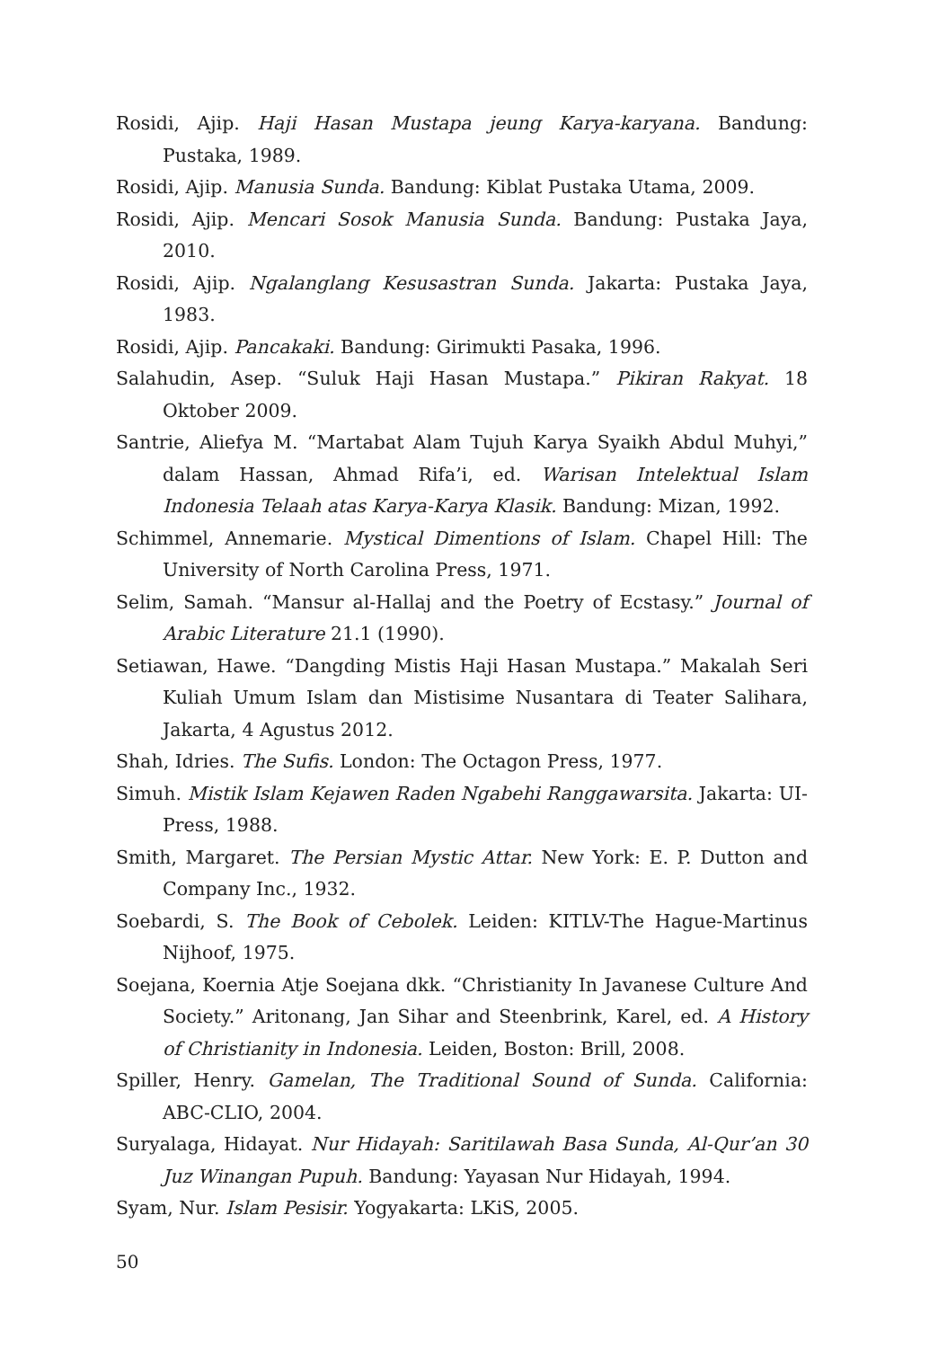Rosidi, Ajip. Haji Hasan Mustapa jeung Karya-karyana. Bandung: Pustaka, 1989.
Rosidi, Ajip. Manusia Sunda. Bandung: Kiblat Pustaka Utama, 2009.
Rosidi, Ajip. Mencari Sosok Manusia Sunda. Bandung: Pustaka Jaya, 2010.
Rosidi, Ajip. Ngalanglang Kesusastran Sunda. Jakarta: Pustaka Jaya, 1983.
Rosidi, Ajip. Pancakaki. Bandung: Girimukti Pasaka, 1996.
Salahudin, Asep. “Suluk Haji Hasan Mustapa.” Pikiran Rakyat. 18 Oktober 2009.
Santrie, Aliefya M. “Martabat Alam Tujuh Karya Syaikh Abdul Muhyi,” dalam Hassan, Ahmad Rifa’i, ed. Warisan Intelektual Islam Indonesia Telaah atas Karya-Karya Klasik. Bandung: Mizan, 1992.
Schimmel, Annemarie. Mystical Dimentions of Islam. Chapel Hill: The University of North Carolina Press, 1971.
Selim, Samah. “Mansur al-Hallaj and the Poetry of Ecstasy.” Journal of Arabic Literature 21.1 (1990).
Setiawan, Hawe. “Dangding Mistis Haji Hasan Mustapa.” Makalah Seri Kuliah Umum Islam dan Mistisime Nusantara di Teater Salihara, Jakarta, 4 Agustus 2012.
Shah, Idries. The Sufis. London: The Octagon Press, 1977.
Simuh. Mistik Islam Kejawen Raden Ngabehi Ranggawarsita. Jakarta: UI-Press, 1988.
Smith, Margaret. The Persian Mystic Attar. New York: E. P. Dutton and Company Inc., 1932.
Soebardi, S. The Book of Cebolek. Leiden: KITLV-The Hague-Martinus Nijhoof, 1975.
Soejana, Koernia Atje Soejana dkk. “Christianity In Javanese Culture And Society.” Aritonang, Jan Sihar and Steenbrink, Karel, ed. A History of Christianity in Indonesia. Leiden, Boston: Brill, 2008.
Spiller, Henry. Gamelan, The Traditional Sound of Sunda. California: ABC-CLIO, 2004.
Suryalaga, Hidayat. Nur Hidayah: Saritilawah Basa Sunda, Al-Qur’an 30 Juz Winangan Pupuh. Bandung: Yayasan Nur Hidayah, 1994.
Syam, Nur. Islam Pesisir. Yogyakarta: LKiS, 2005.
50